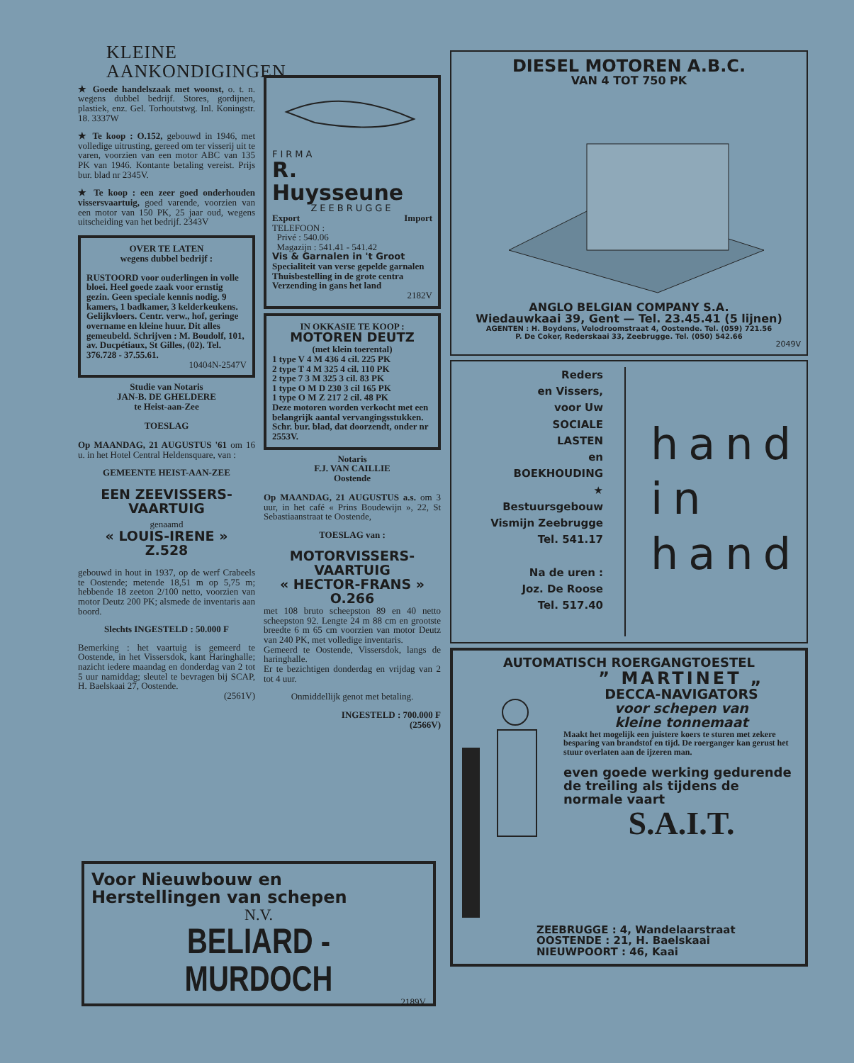KLEINE AANKONDIGINGEN
★ Goede handelszaak met woonst, o. t. n. wegens dubbel bedrijf. Stores, gordijnen, plastiek, enz. Gel. Torhoutstwg. Inl. Koningstr. 18. 3337W
★ Te koop : O.152, gebouwd in 1946, met volledige uitrusting, gereed om ter visserij uit te varen, voorzien van een motor ABC van 135 PK van 1946. Kontante betaling vereist. Prijs bur. blad nr 2345V.
★ Te koop : een zeer goed onderhouden vissersvaartuig, goed varende, voorzien van een motor van 150 PK, 25 jaar oud, wegens uitscheiding van het bedrijf. 2343V
OVER TE LATEN
wegens dubbel bedrijf :
RUSTOORD voor ouderlingen in volle bloei. Heel goede zaak voor ernstig gezin. Geen speciale kennis nodig. 9 kamers, 1 badkamer, 3 kelderkeukens. Gelijkvloers. Centr. verw., hof, geringe overname en kleine huur. Dit alles gemeubeld. Schrijven : M. Boudolf, 101, av. Ducpétiaux, St Gilles, (02). Tel. 376.728 - 37.55.61.
10404N-2547V
Studie van Notaris
JAN-B. DE GHELDERE
te Heist-aan-Zee
TOESLAG
Op MAANDAG, 21 AUGUSTUS '61 om 16 u. in het Hotel Central Heldensquare, van :
GEMEENTE HEIST-AAN-ZEE
EEN ZEEVISSERS-
VAARTUIG
genaamd
« LOUIS-IRENE »
Z.528
gebouwd in hout in 1937, op de werf Crabeels te Oostende; metende 18,51 m op 5,75 m; hebbende 18 zeeton 2/100 netto, voorzien van motor Deutz 200 PK; alsmede de inventaris aan boord.
Slechts INGESTELD : 50.000 F
Bemerking : het vaartuig is gemeerd te Oostende, in het Vissersdok, kant Haringhalle; nazicht iedere maandag en donderdag van 2 tot 5 uur namiddag; sleutel te bevragen bij SCAP, H. Baelskaai 27, Oostende.
(2561V)
FIRMA
R. Huysseune
ZEEBRUGGE
Export Import
TELEFOON :
Privé : 540.06
Magazijn : 541.41 - 541.42
Vis & Garnalen in 't Groot
Specialiteit van verse gepelde garnalen
Thuisbestelling in de grote centra
Verzending in gans het land
2182V
IN OKKASIE TE KOOP :
MOTOREN DEUTZ
(met klein toerental)
1 type V 4 M 436 4 cil. 225 PK
2 type T 4 M 325 4 cil. 110 PK
2 type 7 3 M 325 3 cil. 83 PK
1 type O M D 230 3 cil 165 PK
1 type O M Z 217 2 cil. 48 PK
Deze motoren worden verkocht met een belangrijk aantal vervangingsstukken. Schr. bur. blad, dat doorzendt, onder nr 2553V.
Notaris
F.J. VAN CAILLIE
Oostende
Op MAANDAG, 21 AUGUSTUS a.s. om 3 uur, in het café « Prins Boudewijn », 22, St Sebastiaanstraat te Oostende,
TOESLAG van :
MOTORVISSERS-
VAARTUIG
« HECTOR-FRANS »
O.266
met 108 bruto scheepston 89 en 40 netto scheepston 92. Lengte 24 m 88 cm en grootste breedte 6 m 65 cm voorzien van motor Deutz van 240 PK, met volledige inventaris.
Gemeerd te Oostende, Vissersdok, langs de haringhalle.
Er te bezichtigen donderdag en vrijdag van 2 tot 4 uur.
Onmiddellijk genot met betaling.
INGESTELD : 700.000 F
(2566V)
DIESEL MOTOREN A.B.C.
VAN 4 TOT 750 PK
ANGLO BELGIAN COMPANY S.A.
Wiedauwkaai 39, Gent — Tel. 23.45.41 (5 lijnen)
AGENTEN : H. Boydens, Velodroomstraat 4, Oostende. Tel. (059) 721.56
P. De Coker, Rederskaai 33, Zeebrugge. Tel. (050) 542.66
2049V
Reders
en Vissers,
voor Uw
SOCIALE
LASTEN
en
BOEKHOUDING
★
Bestuursgebouw
Vismijn Zeebrugge
Tel. 541.17
Na de uren :
Joz. De Roose
Tel. 517.40
hand
in
hand
AUTOMATISCH ROERGANGTOESTEL
” MARTINET „
DECCA-NAVIGATORS
voor schepen van
kleine tonnemaat
Maakt het mogelijk een juistere koers te sturen met zekere besparing van brandstof en tijd. De roerganger kan gerust het stuur overlaten aan de ijzeren man.
even goede werking gedurende de treiling als tijdens de normale vaart
S.A.I.T.
ZEEBRUGGE : 4, Wandelaarstraat
OOSTENDE : 21, H. Baelskaai
NIEUWPOORT : 46, Kaai
Voor Nieuwbouw en
Herstellingen van schepen
N.V.
BELIARD - MURDOCH
2189V